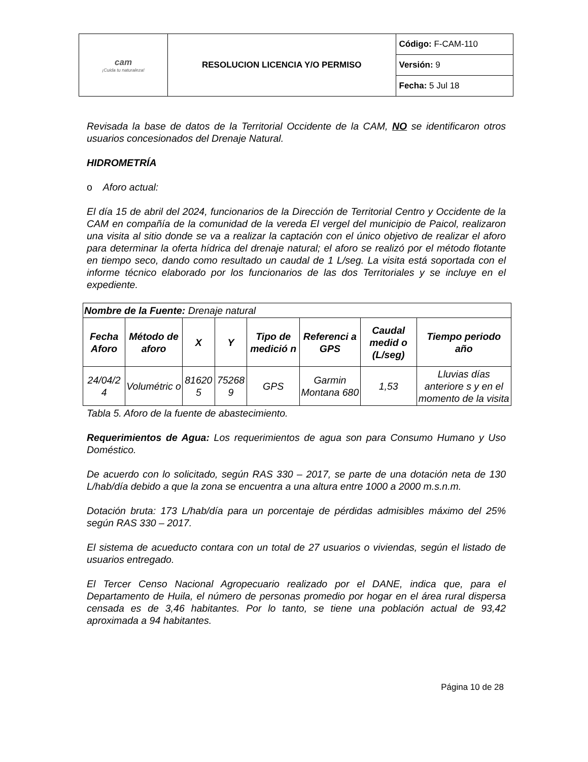| cam ¡Cuida tu naturaleza! | RESOLUCION LICENCIA Y/O PERMISO | Código: F-CAM-110 |
| | | Versión: 9 |
| | | Fecha: 5 Jul 18 |
Revisada la base de datos de la Territorial Occidente de la CAM, NO se identificaron otros usuarios concesionados del Drenaje Natural.
HIDROMETRÍA
o Aforo actual:
El día 15 de abril del 2024, funcionarios de la Dirección de Territorial Centro y Occidente de la CAM en compañía de la comunidad de la vereda El vergel del municipio de Paicol, realizaron una visita al sitio donde se va a realizar la captación con el único objetivo de realizar el aforo para determinar la oferta hídrica del drenaje natural; el aforo se realizó por el método flotante en tiempo seco, dando como resultado un caudal de 1 L/seg. La visita está soportada con el informe técnico elaborado por los funcionarios de las dos Territoriales y se incluye en el expediente.
| Nombre de la Fuente: Drenaje natural | | | | | | | |
| Fecha Aforo | Método de aforo | X | Y | Tipo de medició n | Referenci a GPS | Caudal medid o (L/seg) | Tiempo periodo año |
| 24/04/2 4 | Volumétric o | 81620 5 | 75268 9 | GPS | Garmin Montana 680 | 1,53 | Lluvias días anteriore s y en el momento de la visita |
Tabla 5. Aforo de la fuente de abastecimiento.
Requerimientos de Agua: Los requerimientos de agua son para Consumo Humano y Uso Doméstico.
De acuerdo con lo solicitado, según RAS 330 – 2017, se parte de una dotación neta de 130 L/hab/día debido a que la zona se encuentra a una altura entre 1000 a 2000 m.s.n.m.
Dotación bruta: 173 L/hab/día para un porcentaje de pérdidas admisibles máximo del 25% según RAS 330 – 2017.
El sistema de acueducto contara con un total de 27 usuarios o viviendas, según el listado de usuarios entregado.
El Tercer Censo Nacional Agropecuario realizado por el DANE, indica que, para el Departamento de Huila, el número de personas promedio por hogar en el área rural dispersa censada es de 3,46 habitantes. Por lo tanto, se tiene una población actual de 93,42 aproximada a 94 habitantes.
Página 10 de 28